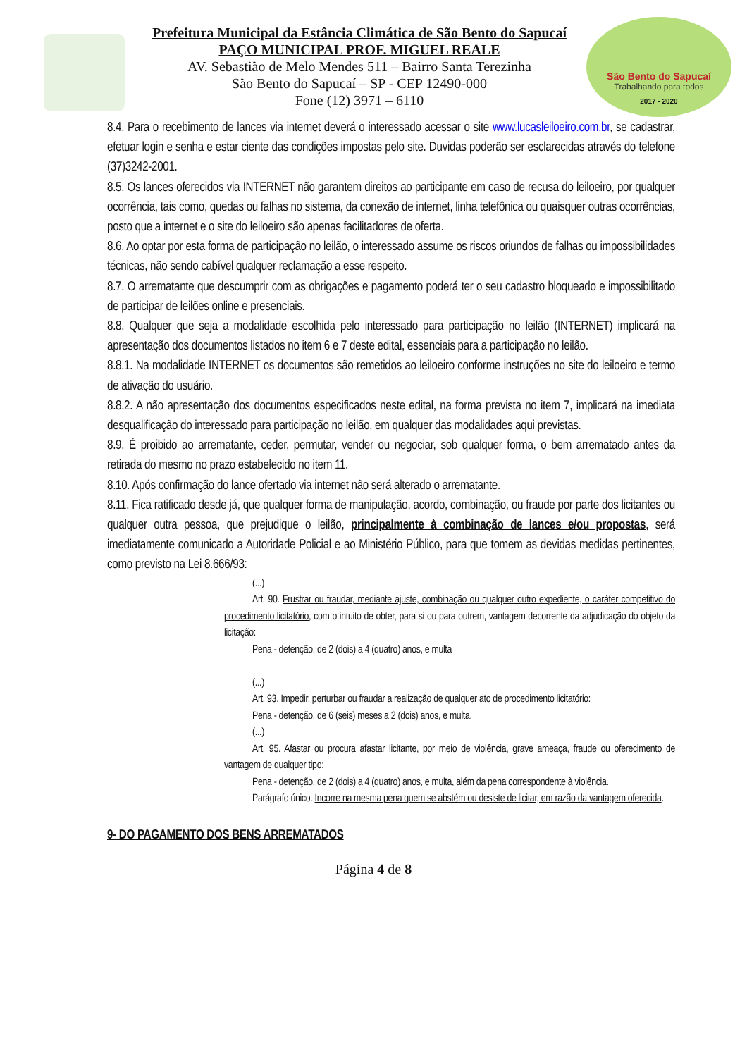São Bento do Sapucaí
Trabalhando para todos
2017 - 2020
Prefeitura Municipal da Estância Climática de São Bento do Sapucaí
PAÇO MUNICIPAL PROF. MIGUEL REALE
AV. Sebastião de Melo Mendes 511 – Bairro Santa Terezinha
São Bento do Sapucaí – SP - CEP 12490-000
Fone (12) 3971 – 6110
8.4. Para o recebimento de lances via internet deverá o interessado acessar o site www.lucasleiloeiro.com.br, se cadastrar, efetuar login e senha e estar ciente das condições impostas pelo site. Duvidas poderão ser esclarecidas através do telefone (37)3242-2001.
8.5. Os lances oferecidos via INTERNET não garantem direitos ao participante em caso de recusa do leiloeiro, por qualquer ocorrência, tais como, quedas ou falhas no sistema, da conexão de internet, linha telefônica ou quaisquer outras ocorrências, posto que a internet e o site do leiloeiro são apenas facilitadores de oferta.
8.6. Ao optar por esta forma de participação no leilão, o interessado assume os riscos oriundos de falhas ou impossibilidades técnicas, não sendo cabível qualquer reclamação a esse respeito.
8.7. O arrematante que descumprir com as obrigações e pagamento poderá ter o seu cadastro bloqueado e impossibilitado de participar de leilões online e presenciais.
8.8. Qualquer que seja a modalidade escolhida pelo interessado para participação no leilão (INTERNET) implicará na apresentação dos documentos listados no item 6 e 7 deste edital, essenciais para a participação no leilão.
8.8.1. Na modalidade INTERNET os documentos são remetidos ao leiloeiro conforme instruções no site do leiloeiro e termo de ativação do usuário.
8.8.2. A não apresentação dos documentos especificados neste edital, na forma prevista no item 7, implicará na imediata desqualificação do interessado para participação no leilão, em qualquer das modalidades aqui previstas.
8.9. É proibido ao arrematante, ceder, permutar, vender ou negociar, sob qualquer forma, o bem arrematado antes da retirada do mesmo no prazo estabelecido no item 11.
8.10. Após confirmação do lance ofertado via internet não será alterado o arrematante.
8.11. Fica ratificado desde já, que qualquer forma de manipulação, acordo, combinação, ou fraude por parte dos licitantes ou qualquer outra pessoa, que prejudique o leilão, principalmente à combinação de lances e/ou propostas, será imediatamente comunicado a Autoridade Policial e ao Ministério Público, para que tomem as devidas medidas pertinentes, como previsto na Lei 8.666/93:
(...)
Art. 90. Frustrar ou fraudar, mediante ajuste, combinação ou qualquer outro expediente, o caráter competitivo do procedimento licitatório, com o intuito de obter, para si ou para outrem, vantagem decorrente da adjudicação do objeto da licitação:
Pena - detenção, de 2 (dois) a 4 (quatro) anos, e multa
(...)
Art. 93. Impedir, perturbar ou fraudar a realização de qualquer ato de procedimento licitatório:
Pena - detenção, de 6 (seis) meses a 2 (dois) anos, e multa.
(...)
Art. 95. Afastar ou procura afastar licitante, por meio de violência, grave ameaça, fraude ou oferecimento de vantagem de qualquer tipo:
Pena - detenção, de 2 (dois) a 4 (quatro) anos, e multa, além da pena correspondente à violência.
Parágrafo único. Incorre na mesma pena quem se abstém ou desiste de licitar, em razão da vantagem oferecida.
9- DO PAGAMENTO DOS BENS ARREMATADOS
Página 4 de 8